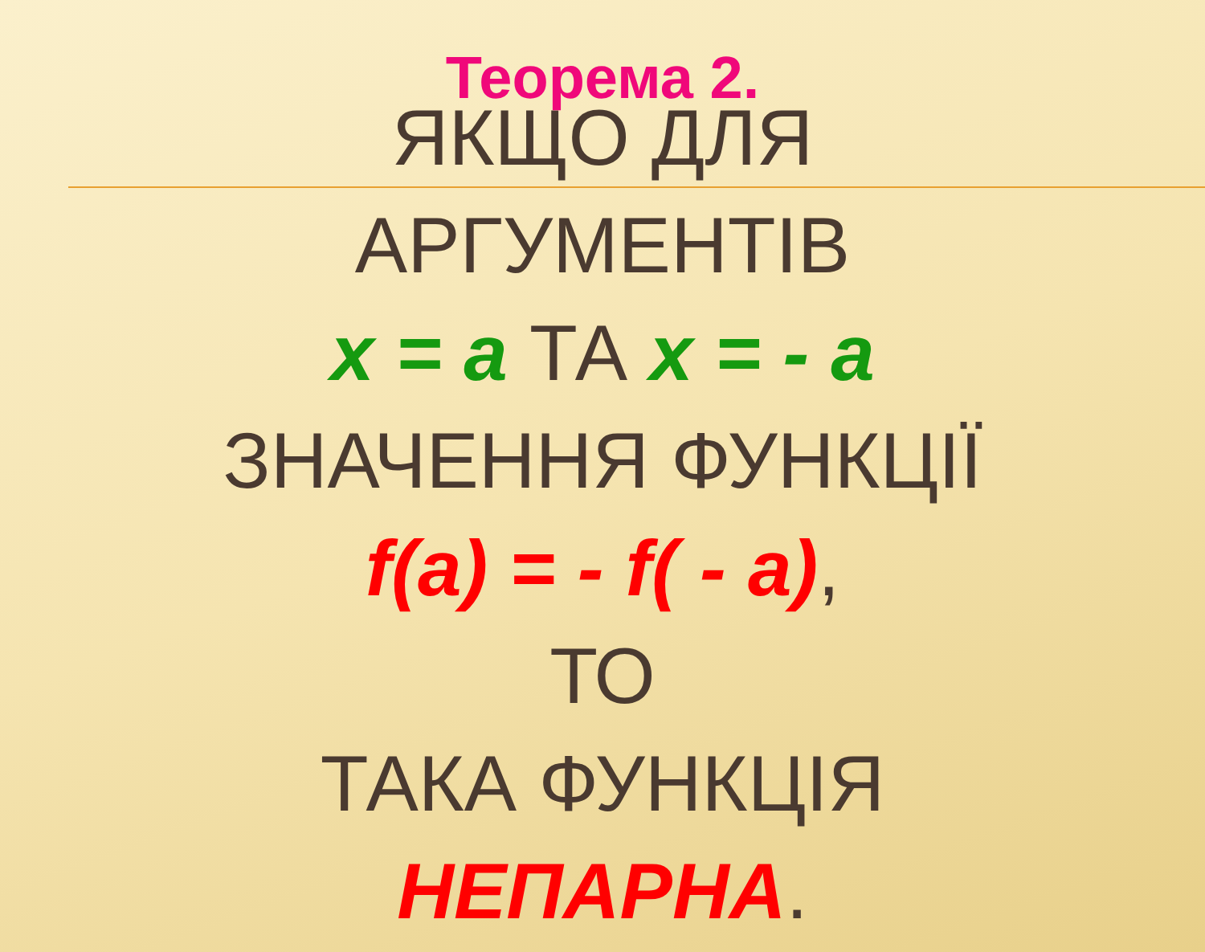Теорема 2.
ЯКЩО ДЛЯ
АРГУМЕНТІВ
x = a ТА x = - a
ЗНАЧЕННЯ ФУНКЦІЇ
f(a) = - f( - a),
ТО
ТАКА ФУНКЦІЯ
НЕПАРНА.